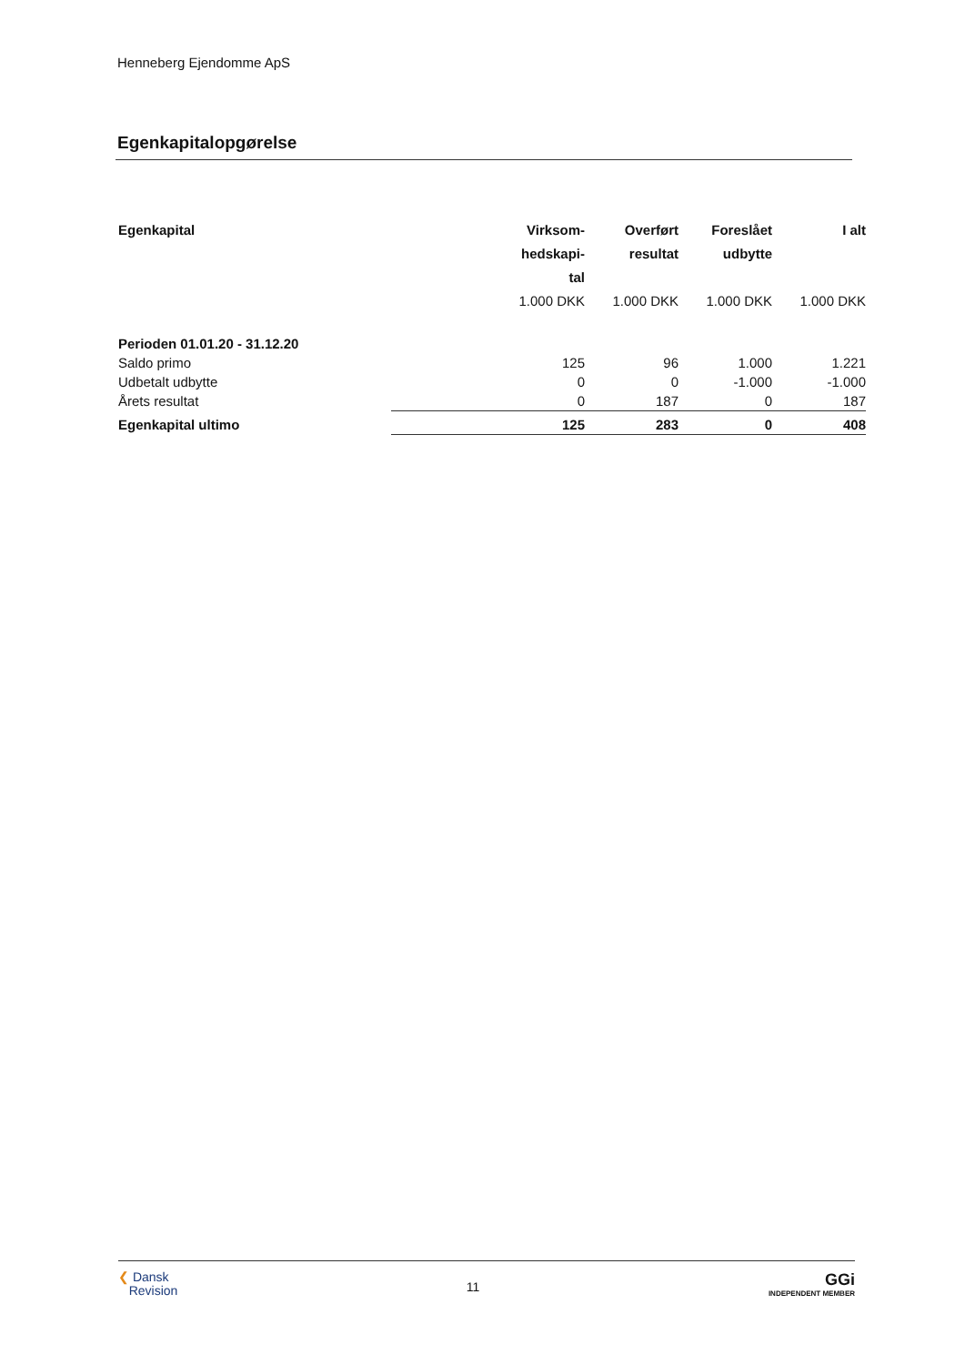Henneberg Ejendomme ApS
Egenkapitalopgørelse
| Egenkapital | Virksom- hedskapi- tal | Overført resultat | Foreslået udbytte | I alt |
| --- | --- | --- | --- | --- |
| | 1.000 DKK | 1.000 DKK | 1.000 DKK | 1.000 DKK |
| Perioden 01.01.20 - 31.12.20 | | | | |
| Saldo primo | 125 | 96 | 1.000 | 1.221 |
| Udbetalt udbytte | 0 | 0 | -1.000 | -1.000 |
| Årets resultat | 0 | 187 | 0 | 187 |
| Egenkapital ultimo | 125 | 283 | 0 | 408 |
❮ Dansk
Revision
11
GGi
INDEPENDENT MEMBER